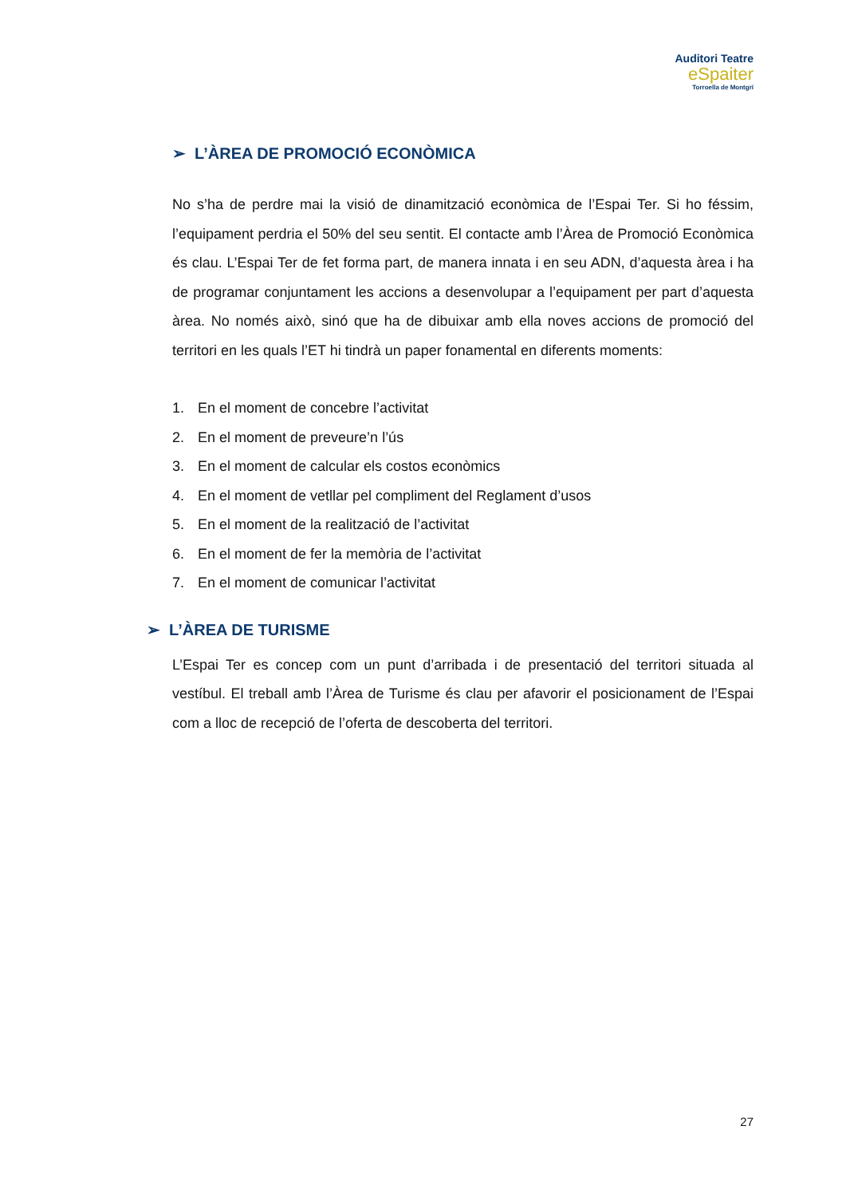Auditori Teatre
eSpaiter
Torroella de Montgrí
➢ L’ÀREA DE PROMOCIÓ ECONÒMICA
No s’ha de perdre mai la visió de dinamització econòmica de l’Espai Ter. Si ho féssim, l’equipament perdria el 50% del seu sentit. El contacte amb l’Àrea de Promoció Econòmica és clau. L’Espai Ter de fet forma part, de manera innata i en seu ADN, d’aquesta àrea i ha de programar conjuntament les accions a desenvolupar a l’equipament per part d’aquesta àrea. No només això, sinó que ha de dibuixar amb ella noves accions de promoció del territori en les quals l’ET hi tindrà un paper fonamental en diferents moments:
1. En el moment de concebre l’activitat
2. En el moment de preveure’n l’ús
3. En el moment de calcular els costos econòmics
4. En el moment de vetllar pel compliment del Reglament d’usos
5. En el moment de la realització de l’activitat
6. En el moment de fer la memòria de l’activitat
7. En el moment de comunicar l’activitat
➢ L’ÀREA DE TURISME
L’Espai Ter es concep com un punt d’arribada i de presentació del territori situada al vestíbul. El treball amb l’Àrea de Turisme és clau per afavorir el posicionament de l’Espai com a lloc de recepció de l’oferta de descoberta del territori.
27